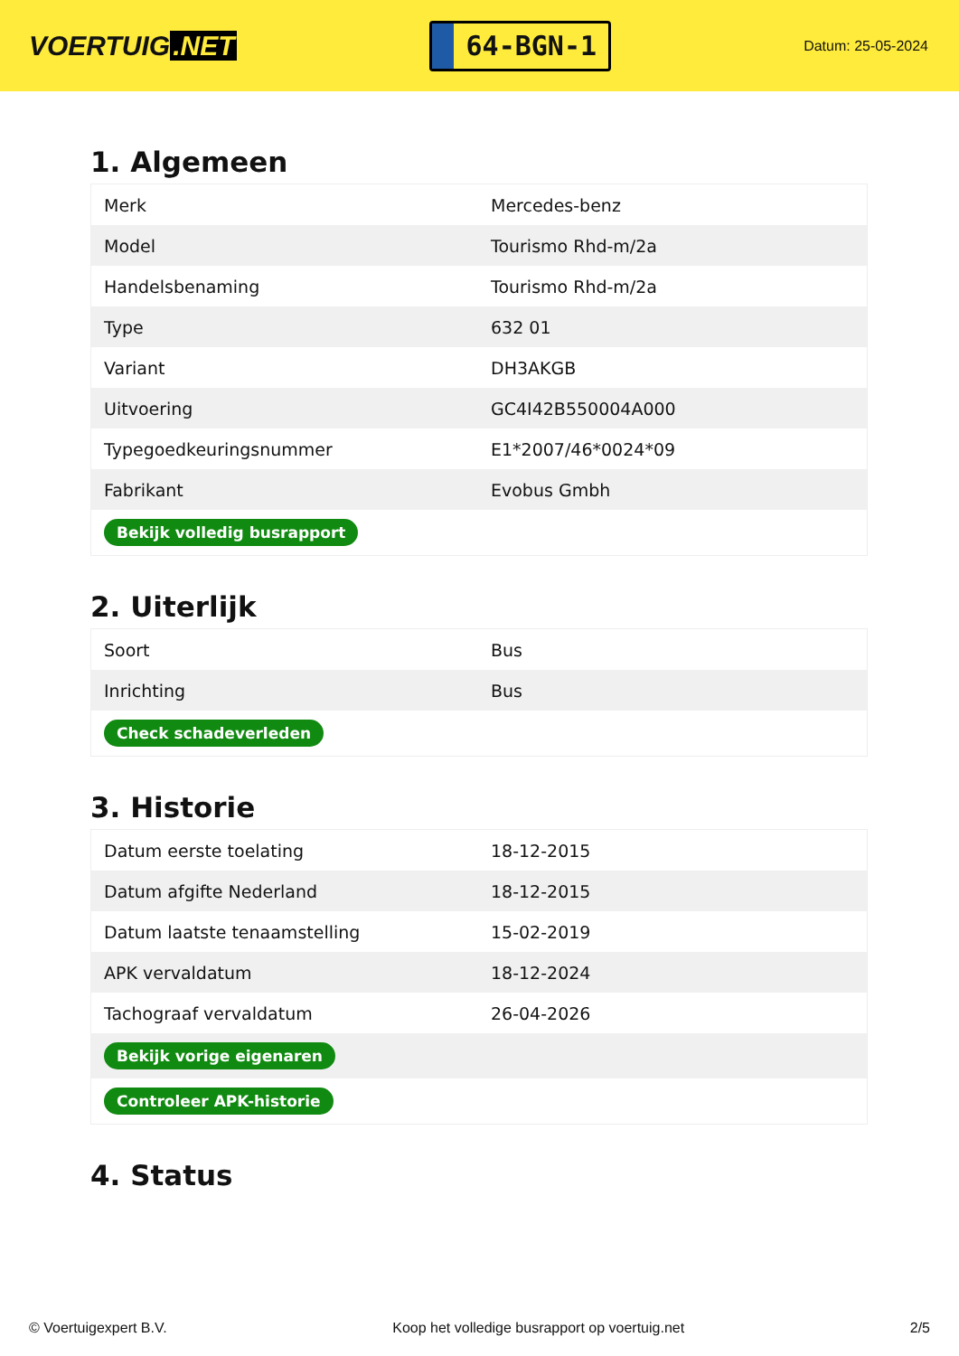VOERTUIG.NET
64-BGN-1
Datum: 25-05-2024
1. Algemeen
| Merk | Mercedes-benz |
| Model | Tourismo Rhd-m/2a |
| Handelsbenaming | Tourismo Rhd-m/2a |
| Type | 632 01 |
| Variant | DH3AKGB |
| Uitvoering | GC4I42B550004A000 |
| Typegoedkeuringsnummer | E1*2007/46*0024*09 |
| Fabrikant | Evobus Gmbh |
| Bekijk volledig busrapport | |
2. Uiterlijk
| Soort | Bus |
| Inrichting | Bus |
| Check schadeverleden | |
3. Historie
| Datum eerste toelating | 18-12-2015 |
| Datum afgifte Nederland | 18-12-2015 |
| Datum laatste tenaamstelling | 15-02-2019 |
| APK vervaldatum | 18-12-2024 |
| Tachograaf vervaldatum | 26-04-2026 |
| Bekijk vorige eigenaren | |
| Controleer APK-historie | |
4. Status
© Voertuigexpert B.V. Koop het volledige busrapport op voertuig.net 2/5